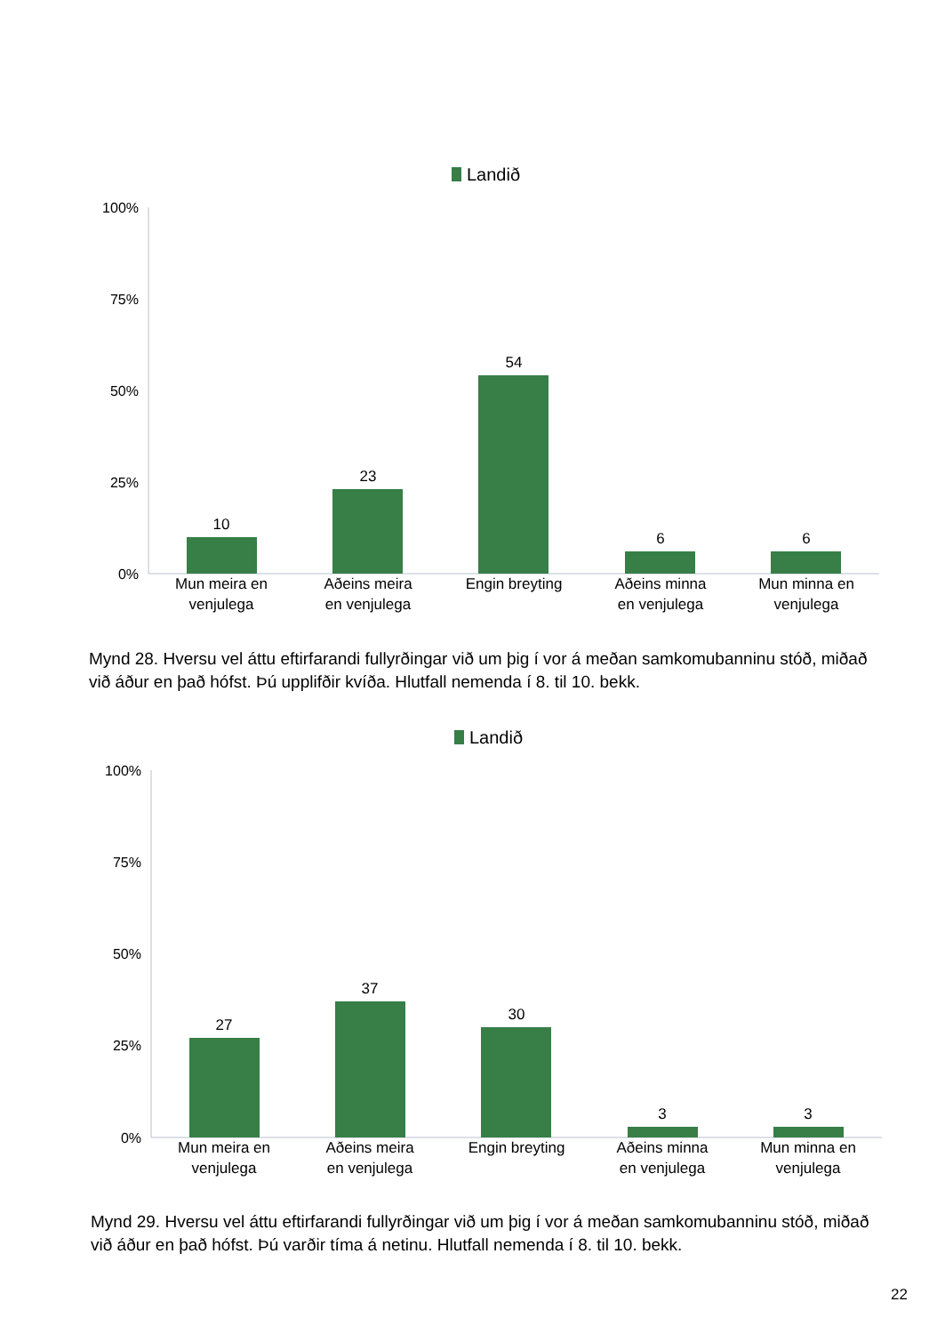Landið
100%
75%
50%
25%
0%
10
23
54
6
6
Mun meira en
venjulega
Aðeins meira
en venjulega
Engin breyting
Aðeins minna
en venjulega
Mun minna en
venjulega
Mynd 28. Hversu vel áttu eftirfarandi fullyrðingar við um þig í vor á meðan samkomubanninu stóð, miðað við áður en það hófst. Þú upplifðir kvíða. Hlutfall nemenda í 8. til 10. bekk.
Landið
100%
75%
50%
25%
0%
27
37
30
3
3
Mun meira en
venjulega
Aðeins meira
en venjulega
Engin breyting
Aðeins minna
en venjulega
Mun minna en
venjulega
Mynd 29. Hversu vel áttu eftirfarandi fullyrðingar við um þig í vor á meðan samkomubanninu stóð, miðað við áður en það hófst. Þú varðir tíma á netinu. Hlutfall nemenda í 8. til 10. bekk.
22